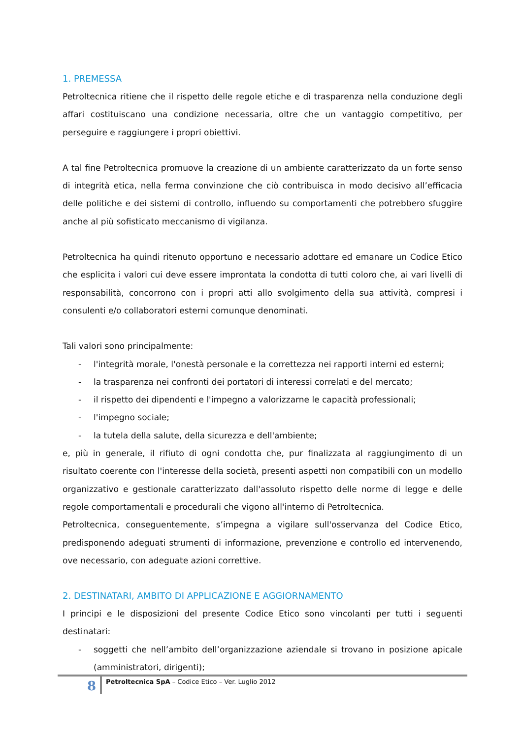1. PREMESSA
Petroltecnica ritiene che il rispetto delle regole etiche e di trasparenza nella conduzione degli affari costituiscano una condizione necessaria, oltre che un vantaggio competitivo, per perseguire e raggiungere i propri obiettivi.
A tal fine Petroltecnica promuove la creazione di un ambiente caratterizzato da un forte senso di integrità etica, nella ferma convinzione che ciò contribuisca in modo decisivo all’efficacia delle politiche e dei sistemi di controllo, influendo su comportamenti che potrebbero sfuggire anche al più sofisticato meccanismo di vigilanza.
Petroltecnica ha quindi ritenuto opportuno e necessario adottare ed emanare un Codice Etico che esplicita i valori cui deve essere improntata la condotta di tutti coloro che, ai vari livelli di responsabilità, concorrono con i propri atti allo svolgimento della sua attività, compresi i consulenti e/o collaboratori esterni comunque denominati.
Tali valori sono principalmente:
- l'integrità morale, l'onestà personale e la correttezza nei rapporti interni ed esterni;
- la trasparenza nei confronti dei portatori di interessi correlati e del mercato;
- il rispetto dei dipendenti e l'impegno a valorizzarne le capacità professionali;
- l'impegno sociale;
- la tutela della salute, della sicurezza e dell'ambiente;
e, più in generale, il rifiuto di ogni condotta che, pur finalizzata al raggiungimento di un risultato coerente con l'interesse della società, presenti aspetti non compatibili con un modello organizzativo e gestionale caratterizzato dall'assoluto rispetto delle norme di legge e delle regole comportamentali e procedurali che vigono all'interno di Petroltecnica.
Petroltecnica, conseguentemente, s’impegna a vigilare sull'osservanza del Codice Etico, predisponendo adeguati strumenti di informazione, prevenzione e controllo ed intervenendo, ove necessario, con adeguate azioni correttive.
2. DESTINATARI, AMBITO DI APPLICAZIONE E AGGIORNAMENTO
I principi e le disposizioni del presente Codice Etico sono vincolanti per tutti i seguenti destinatari:
- soggetti che nell’ambito dell’organizzazione aziendale si trovano in posizione apicale (amministratori, dirigenti);
8
Petroltecnica SpA – Codice Etico – Ver. Luglio 2012